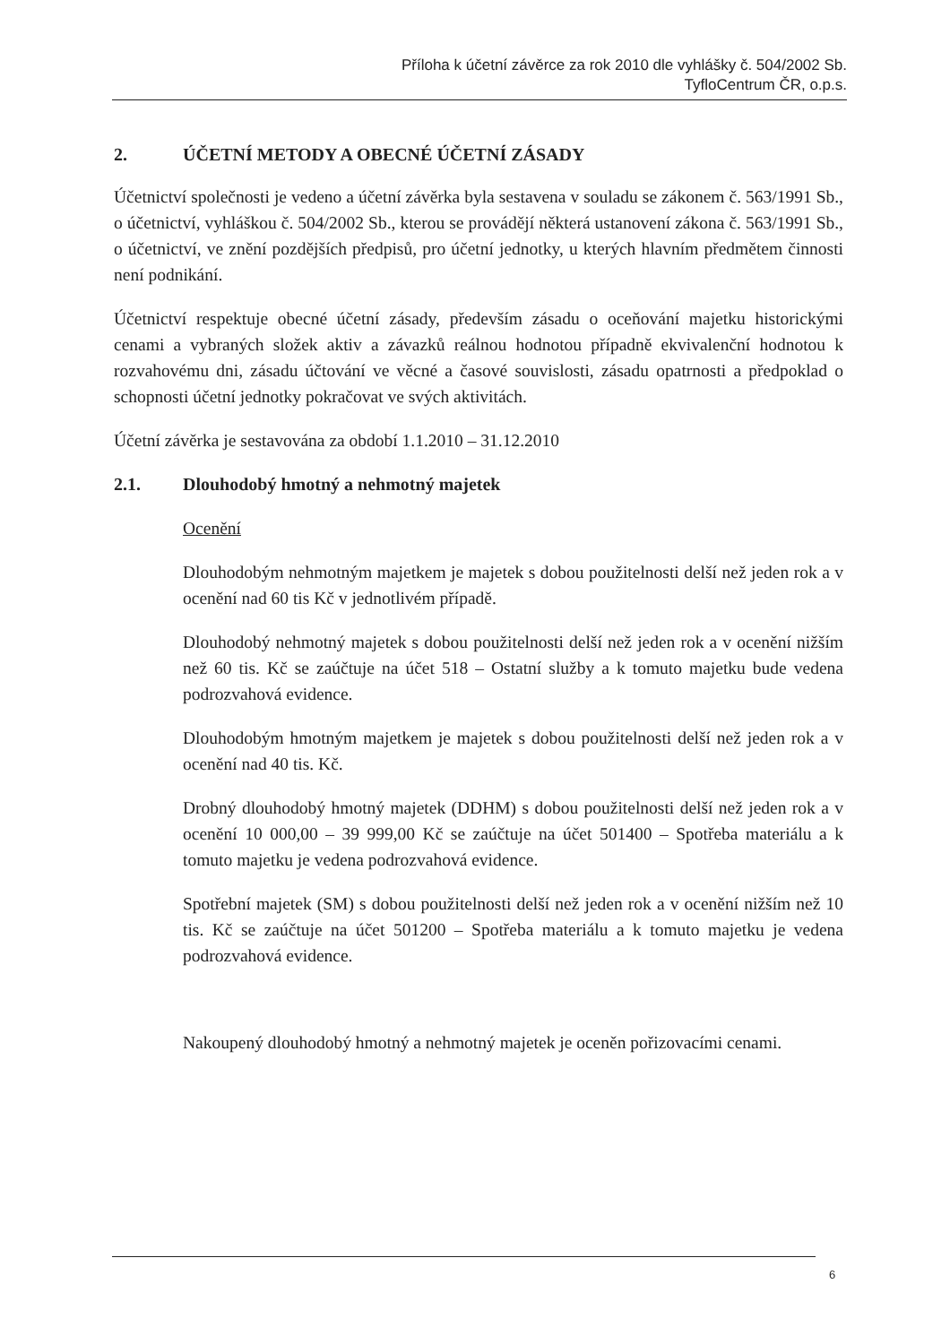Příloha k účetní závěrce za rok 2010 dle vyhlášky č. 504/2002 Sb.
TyfloCentrum ČR, o.p.s.
2. ÚČETNÍ METODY A OBECNÉ ÚČETNÍ ZÁSADY
Účetnictví společnosti je vedeno a účetní závěrka byla sestavena v souladu se zákonem č. 563/1991 Sb., o účetnictví, vyhláškou č. 504/2002 Sb., kterou se provádějí některá ustanovení zákona č. 563/1991 Sb., o účetnictví, ve znění pozdějších předpisů, pro účetní jednotky, u kterých hlavním předmětem činnosti není podnikání.
Účetnictví respektuje obecné účetní zásady, především zásadu o oceňování majetku historickými cenami a vybraných složek aktiv a závazků reálnou hodnotou případně ekvivalenční hodnotou k rozvahovému dni, zásadu účtování ve věcné a časové souvislosti, zásadu opatrnosti a předpoklad o schopnosti účetní jednotky pokračovat ve svých aktivitách.
Účetní závěrka je sestavována za období 1.1.2010 – 31.12.2010
2.1. Dlouhodobý hmotný a nehmotný majetek
Ocenění
Dlouhodobým nehmotným majetkem je majetek s dobou použitelnosti delší než jeden rok a v ocenění nad 60 tis Kč v jednotlivém případě.
Dlouhodobý nehmotný majetek s dobou použitelnosti delší než jeden rok a v ocenění nižším než 60 tis. Kč se zaúčtuje na účet 518 – Ostatní služby a k tomuto majetku bude vedena podrozvahová evidence.
Dlouhodobým hmotným majetkem je majetek s dobou použitelnosti delší než jeden rok a v ocenění nad 40 tis. Kč.
Drobný dlouhodobý hmotný majetek (DDHM) s dobou použitelnosti delší než jeden rok a v ocenění 10 000,00 – 39 999,00 Kč se zaúčtuje na účet 501400 – Spotřeba materiálu a k tomuto majetku je vedena podrozvahová evidence.
Spotřební majetek (SM) s dobou použitelnosti delší než jeden rok a v ocenění nižším než 10 tis. Kč se zaúčtuje na účet 501200 – Spotřeba materiálu a k tomuto majetku je vedena podrozvahová evidence.
Nakoupený dlouhodobý hmotný a nehmotný majetek je oceněn pořizovacími cenami.
6